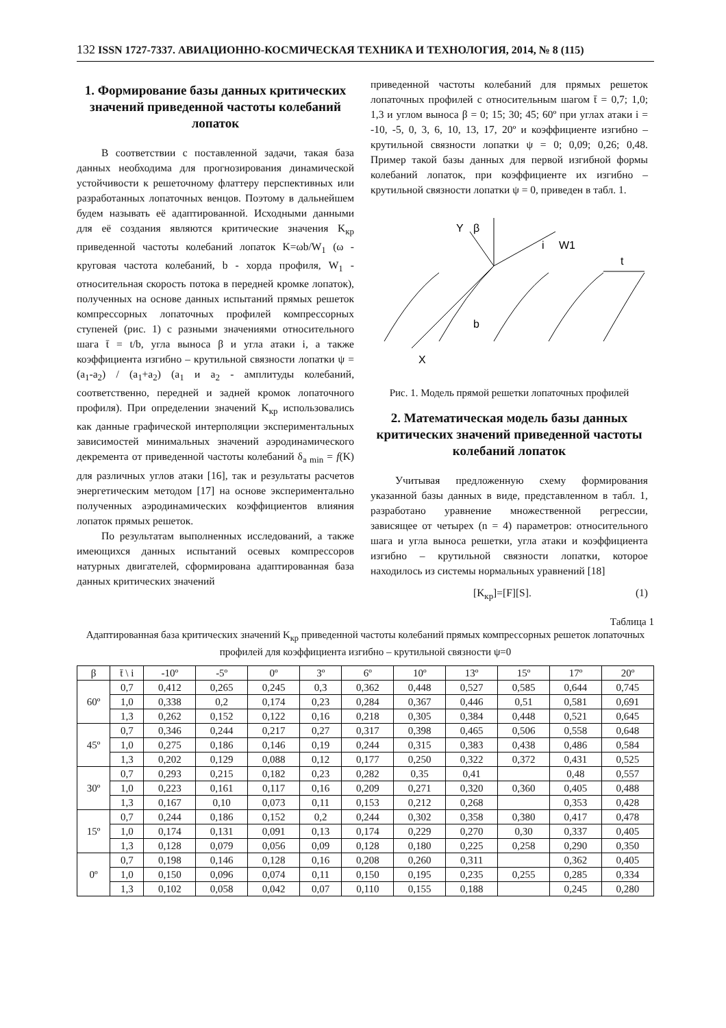132 ISSN 1727-7337. АВИАЦИОННО-КОСМИЧЕСКАЯ ТЕХНИКА И ТЕХНОЛОГИЯ, 2014, № 8 (115)
1. Формирование базы данных критических значений приведенной частоты колебаний лопаток
В соответствии с поставленной задачи, такая база данных необходима для прогнозирования динамической устойчивости к решеточному флаттеру перспективных или разработанных лопаточных венцов. Поэтому в дальнейшем будем называть её адаптированной. Исходными данными для её создания являются критические значения K<sub>кр</sub> приведенной частоты колебаний лопаток K=ωb/W<sub>1</sub> (ω - круговая частота колебаний, b - хорда профиля, W<sub>1</sub> - относительная скорость потока в передней кромке лопаток), полученных на основе данных испытаний прямых решеток компрессорных лопаточных профилей компрессорных ступеней (рис. 1) с разными значениями относительного шага t̄ = t/b, угла выноса β и угла атаки i, а также коэффициента изгибно – крутильной связности лопатки ψ = (a<sub>1</sub>-a<sub>2</sub>) / (a<sub>1</sub>+a<sub>2</sub>) (a<sub>1</sub> и a<sub>2</sub> - амплитуды колебаний, соответственно, передней и задней кромок лопаточного профиля). При определении значений K<sub>кр</sub> использовались как данные графической интерполяции экспериментальных зависимостей минимальных значений аэродинамического декремента от приведенной частоты колебаний δ<sub>a min</sub> = f(K) для различных углов атаки [16], так и результаты расчетов энергетическим методом [17] на основе экспериментально полученных аэродинамических коэффициентов влияния лопаток прямых решеток.
По результатам выполненных исследований, а также имеющихся данных испытаний осевых компрессоров натурных двигателей, сформирована адаптированная база данных критических значений
приведенной частоты колебаний для прямых решеток лопаточных профилей с относительным шагом t̄ = 0,7; 1,0; 1,3 и углом выноса β = 0; 15; 30; 45; 60º при углах атаки i = -10, -5, 0, 3, 6, 10, 13, 17, 20º и коэффициенте изгибно – крутильной связности лопатки ψ = 0; 0,09; 0,26; 0,48. Пример такой базы данных для первой изгибной формы колебаний лопаток, при коэффициенте их изгибно – крутильной связности лопатки ψ = 0, приведен в табл. 1.
Y
β
i
W1
t
b
X
Рис. 1. Модель прямой решетки лопаточных профилей
2. Математическая модель базы данных критических значений приведенной частоты колебаний лопаток
Учитывая предложенную схему формирования указанной базы данных в виде, представленном в табл. 1, разработано уравнение множественной регрессии, зависящее от четырех (n = 4) параметров: относительного шага и угла выноса решетки, угла атаки и коэффициента изгибно – крутильной связности лопатки, которое находилось из системы нормальных уравнений [18]
[K<sub>кр</sub>]=[F][S]. (1)
Таблица 1
Адаптированная база критических значений K<sub>кр</sub> приведенной частоты колебаний прямых компрессорных решеток лопаточных профилей для коэффициента изгибно – крутильной связности ψ=0
| β | t̄ \ i | -10º | -5º | 0º | 3º | 6º | 10º | 13º | 15º | 17º | 20º |
| --- | --- | --- | --- | --- | --- | --- | --- | --- | --- | --- | --- |
| 60º | 0,7 | 0,412 | 0,265 | 0,245 | 0,3 | 0,362 | 0,448 | 0,527 | 0,585 | 0,644 | 0,745 |
| | 1,0 | 0,338 | 0,2 | 0,174 | 0,23 | 0,284 | 0,367 | 0,446 | 0,51 | 0,581 | 0,691 |
| | 1,3 | 0,262 | 0,152 | 0,122 | 0,16 | 0,218 | 0,305 | 0,384 | 0,448 | 0,521 | 0,645 |
| 45º | 0,7 | 0,346 | 0,244 | 0,217 | 0,27 | 0,317 | 0,398 | 0,465 | 0,506 | 0,558 | 0,648 |
| | 1,0 | 0,275 | 0,186 | 0,146 | 0,19 | 0,244 | 0,315 | 0,383 | 0,438 | 0,486 | 0,584 |
| | 1,3 | 0,202 | 0,129 | 0,088 | 0,12 | 0,177 | 0,250 | 0,322 | 0,372 | 0,431 | 0,525 |
| 30º | 0,7 | 0,293 | 0,215 | 0,182 | 0,23 | 0,282 | 0,35 | 0,41 | | 0,48 | 0,557 |
| | 1,0 | 0,223 | 0,161 | 0,117 | 0,16 | 0,209 | 0,271 | 0,320 | 0,360 | 0,405 | 0,488 |
| | 1,3 | 0,167 | 0,10 | 0,073 | 0,11 | 0,153 | 0,212 | 0,268 | | 0,353 | 0,428 |
| 15º | 0,7 | 0,244 | 0,186 | 0,152 | 0,2 | 0,244 | 0,302 | 0,358 | 0,380 | 0,417 | 0,478 |
| | 1,0 | 0,174 | 0,131 | 0,091 | 0,13 | 0,174 | 0,229 | 0,270 | 0,30 | 0,337 | 0,405 |
| | 1,3 | 0,128 | 0,079 | 0,056 | 0,09 | 0,128 | 0,180 | 0,225 | 0,258 | 0,290 | 0,350 |
| 0º | 0,7 | 0,198 | 0,146 | 0,128 | 0,16 | 0,208 | 0,260 | 0,311 | | 0,362 | 0,405 |
| | 1,0 | 0,150 | 0,096 | 0,074 | 0,11 | 0,150 | 0,195 | 0,235 | 0,255 | 0,285 | 0,334 |
| | 1,3 | 0,102 | 0,058 | 0,042 | 0,07 | 0,110 | 0,155 | 0,188 | | 0,245 | 0,280 |